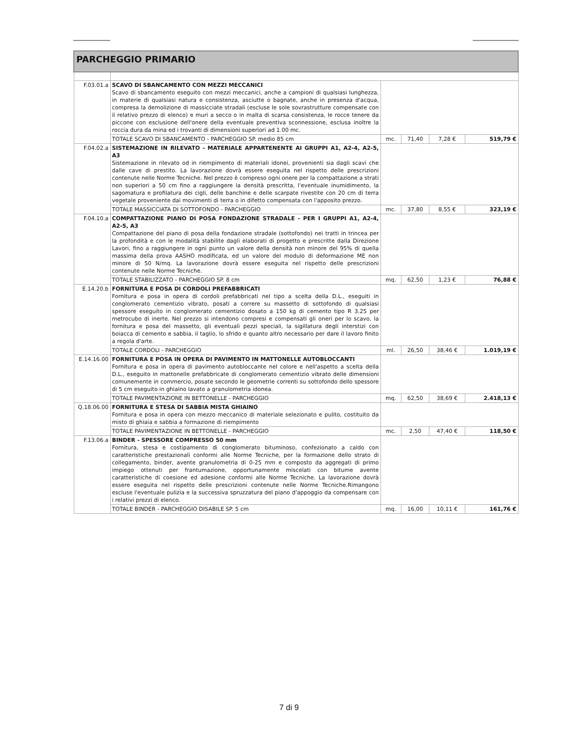| PARCHEGGIO PRIMARIO | | | | | |
| F.03.01.a | SCAVO DI SBANCAMENTO CON MEZZI MECCANICI Scavo di sbancamento eseguito con mezzi meccanici, anche a campioni di qualsiasi lunghezza, in materie di qualsiasi natura e consistenza, asciutte o bagnate, anche in presenza d'acqua, compresa la demolizione di massicciate stradali (escluse le sole sovrastrutture compensate con il relativo prezzo di elenco) e muri a secco o in malta di scarsa consistenza, le rocce tenere da piccone con esclusione dell'onere della eventuale preventiva sconnessione, esclusa inoltre la roccia dura da mina ed i trovanti di dimensioni superiori ad 1.00 mc. | | | | |
| | TOTALE SCAVO DI SBANCAMENTO - PARCHEGGIO SP. medio 85 cm | mc. | 71,40 | 7,28 € | 519,79 € |
| F.04.02.a | SISTEMAZIONE IN RILEVATO - MATERIALE APPARTENENTE AI GRUPPI A1, A2-4, A2-5, A3 Sistemazione in rilevato od in riempimento di materiali idonei, provenienti sia dagli scavi che dalle cave di prestito. La lavorazione dovrà essere eseguita nel rispetto delle prescrizioni contenute nelle Norme Tecniche. Nel prezzo è compreso ogni onere per la compattazione a strati non superiori a 50 cm fino a raggiungere la densità prescritta, l'eventuale inumidimento, la sagomatura e profilatura dei cigli, delle banchine e delle scarpate rivestite con 20 cm di terra vegetale proveniente dai movimenti di terra o in difetto compensata con l'apposito prezzo. | | | | |
| | TOTALE MASSICCIATA DI SOTTOFONDO - PARCHEGGIO | mc. | 37,80 | 8,55 € | 323,19 € |
| F.04.10.a | COMPATTAZIONE PIANO DI POSA FONDAZIONE STRADALE - PER I GRUPPI A1, A2-4, A2-5, A3 Compattazione del piano di posa della fondazione stradale (sottofondo) nei tratti in trincea per la profondità e con le modalità stabilite dagli elaborati di progetto e prescritte dalla Direzione Lavori, fino a raggiungere in ogni punto un valore della densità non minore del 95% di quella massima della prova AASHO modificata, ed un valore del modulo di deformazione ME non minore di 50 N/mq. La lavorazione dovrà essere eseguita nel rispetto delle prescrizioni contenute nelle Norme Tecniche. | | | | |
| | TOTALE STABILIZZATO - PARCHEGGIO SP. 8 cm | mq. | 62,50 | 1,23 € | 76,88 € |
| E.14.20.b | FORNITURA E POSA DI CORDOLI PREFABBRICATI Fornitura e posa in opera di cordoli prefabbricati nel tipo a scelta della D.L., eseguiti in conglomerato cementizio vibrato, posati a correre su massetto di sottofondo di qualsiasi spessore eseguito in conglomerato cementizio dosato a 150 kg di cemento tipo R 3.25 per metrocubo di inerte. Nel prezzo si intendono compresi e compensati gli oneri per lo scavo, la fornitura e posa del massetto, gli eventuali pezzi speciali, la sigillatura degli interstizi con boiacca di cemento e sabbia, il taglio, lo sfrido e quanto altro necessario per dare il lavoro finito a regola d'arte. | | | | |
| | TOTALE CORDOLI - PARCHEGGIO | ml. | 26,50 | 38,46 € | 1.019,19 € |
| E.14.16.00 | FORNITURA E POSA IN OPERA DI PAVIMENTO IN MATTONELLE AUTOBLOCCANTI Fornitura e posa in opera di pavimento autobloccante nel colore e nell'aspetto a scelta della D.L., eseguito in mattonelle prefabbricate di conglomerato cementizio vibrato delle dimensioni comunemente in commercio, posate secondo le geometrie correnti su sottofondo dello spessore di 5 cm eseguito in ghiaino lavato a granulometria idonea. | | | | |
| | TOTALE PAVIMENTAZIONE IN BETTONELLE - PARCHEGGIO | mq. | 62,50 | 38,69 € | 2.418,13 € |
| Q.18.06.00 | FORNITURA E STESA DI SABBIA MISTA GHIAINO Fornitura e posa in opera con mezzo meccanico di materiale selezionato e pulito, costituito da misto di ghiaia e sabbia a formazione di riempimento | | | | |
| | TOTALE PAVIMENTAZIONE IN BETTONELLE - PARCHEGGIO | mc. | 2,50 | 47,40 € | 118,50 € |
| F.13.06.a | BINDER - SPESSORE COMPRESSO 50 mm Fornitura, stesa e costipamento di conglomerato bituminoso, confezionato a caldo con caratteristiche prestazionali conformi alle Norme Tecniche, per la formazione dello strato di collegamento, binder, avente granulometria di 0-25 mm e composto da aggregati di primo impiego ottenuti per frantumazione, opportunamente miscelati con bitume avente caratteristiche di coesione ed adesione conformi alle Norme Tecniche. La lavorazione dovrà essere eseguita nel rispetto delle prescrizioni contenute nelle Norme Tecniche.Rimangono escluse l'eventuale pulizia e la successiva spruzzatura del piano d'appoggio da compensare con i relativi prezzi di elenco. | | | | |
| | TOTALE BINDER - PARCHEGGIO DISABILE SP. 5 cm | mq. | 16,00 | 10,11 € | 161,76 € |
7 di 9